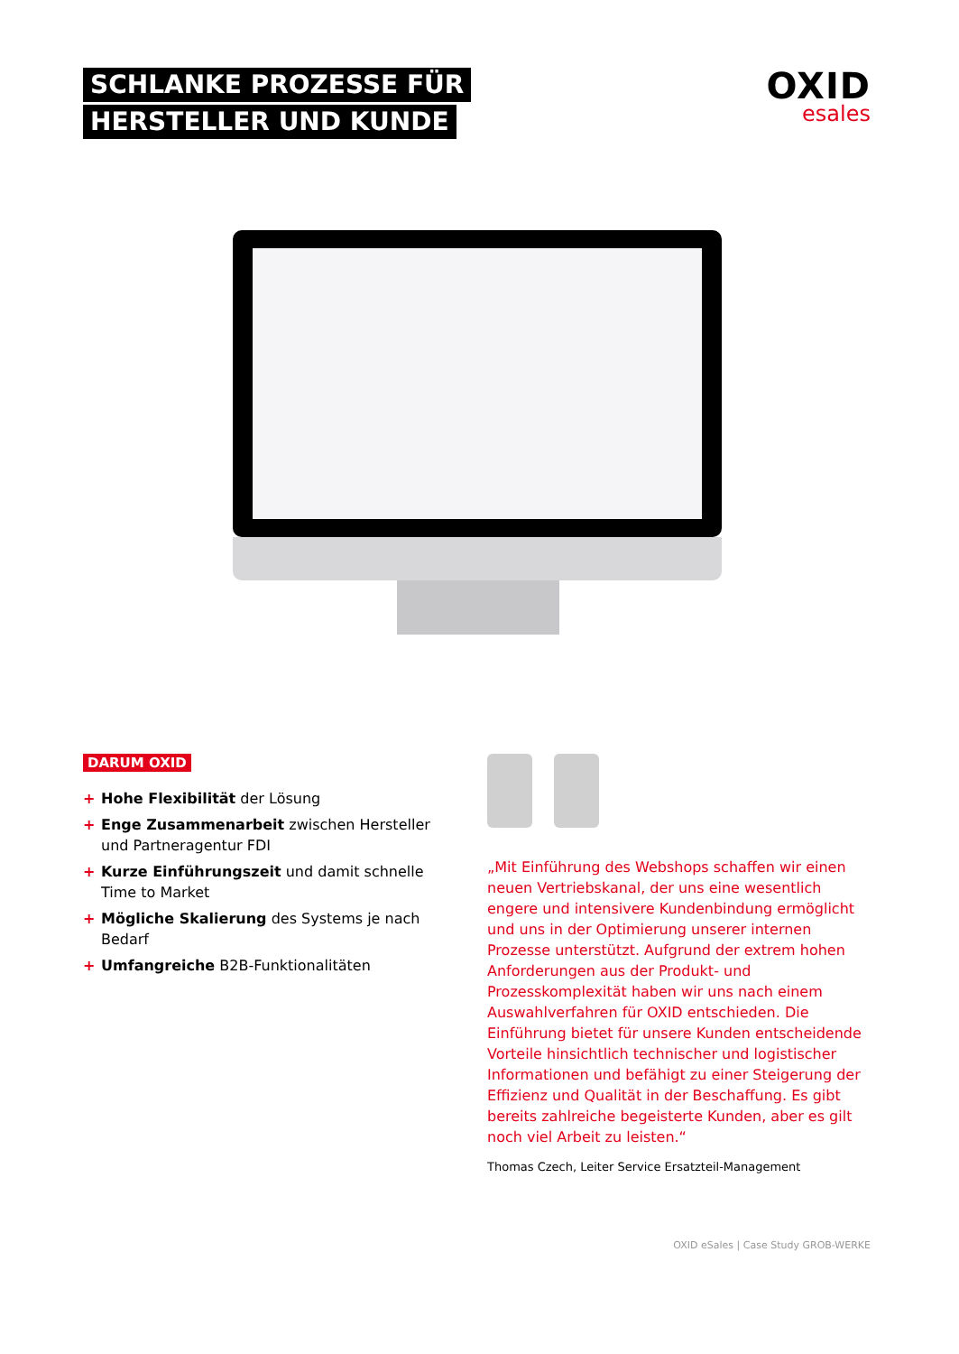SCHLANKE PROZESSE FÜR
HERSTELLER UND KUNDE
OXID
esales
DARUM OXID
+ Hohe Flexibilität der Lösung
+ Enge Zusammenarbeit zwischen Hersteller und Partneragentur FDI
+ Kurze Einführungszeit und damit schnelle Time to Market
+ Mögliche Skalierung des Systems je nach Bedarf
+ Umfangreiche B2B-Funktionalitäten
„Mit Einführung des Webshops schaffen wir einen neuen Vertriebskanal, der uns eine wesentlich engere und intensivere Kundenbindung ermöglicht und uns in der Optimierung unserer internen Prozesse unter­stützt. Aufgrund der extrem hohen Anforderungen aus der Produkt- und Prozesskomplexität haben wir uns nach einem Auswahlverfahren für OXID entschieden. Die Einführung bietet für unsere Kunden entscheidende Vorteile hinsichtlich technischer und logistischer Informationen und befähigt zu einer Steigerung der Effizienz und Qualität in der Beschaffung. Es gibt bereits zahlreiche begeisterte Kunden, aber es gilt noch viel Arbeit zu leisten.“
Thomas Czech, Leiter Service Ersatzteil-Management
OXID eSales | Case Study GROB-WERKE